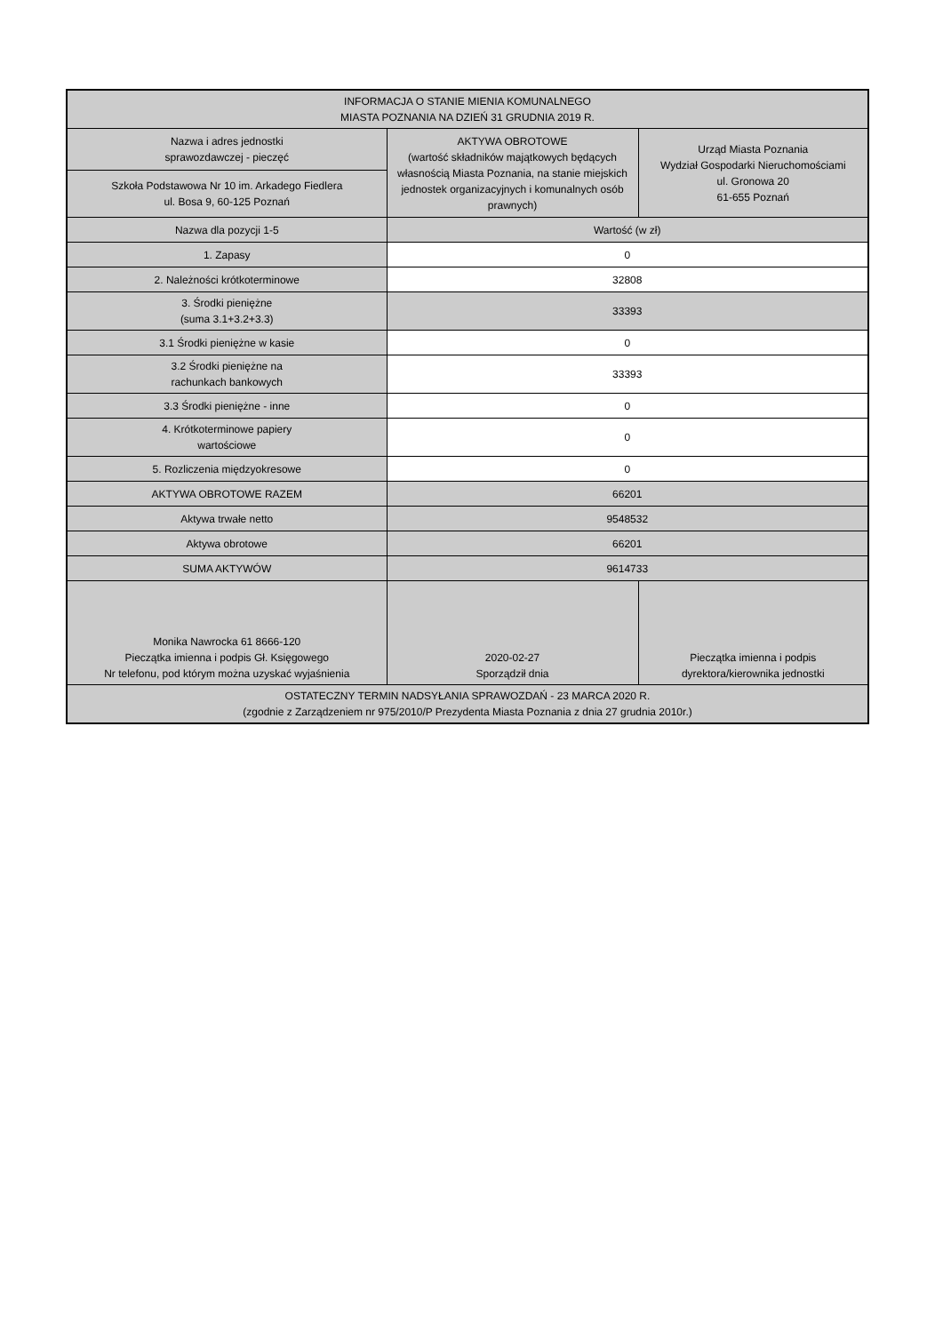| INFORMACJA O STANIE MIENIA KOMUNALNEGO MIASTA POZNANIA NA DZIEŃ 31 GRUDNIA 2019 R. | | |
| Nazwa i adres jednostki sprawozdawczej - pieczęć | AKTYWA OBROTOWE (wartość składników majątkowych będących własnością Miasta Poznania, na stanie miejskich jednostek organizacyjnych i komunalnych osób prawnych) | Urząd Miasta Poznania Wydział Gospodarki Nieruchomościami ul. Gronowa 20 61-655 Poznań |
| Szkoła Podstawowa Nr 10 im. Arkadego Fiedlera ul. Bosa 9, 60-125 Poznań | | |
| Nazwa dla pozycji 1-5 | Wartość (w zł) | |
| 1. Zapasy | 0 | |
| 2. Należności krótkoterminowe | 32808 | |
| 3. Środki pieniężne (suma 3.1+3.2+3.3) | 33393 | |
| 3.1 Środki pieniężne w kasie | 0 | |
| 3.2 Środki pieniężne na rachunkach bankowych | 33393 | |
| 3.3 Środki pieniężne - inne | 0 | |
| 4. Krótkoterminowe papiery wartościowe | 0 | |
| 5. Rozliczenia międzyokresowe | 0 | |
| AKTYWA OBROTOWE RAZEM | 66201 | |
| Aktywa trwałe netto | 9548532 | |
| Aktywa obrotowe | 66201 | |
| SUMA AKTYWÓW | 9614733 | |
| Monika Nawrocka 61 8666-120 Pieczątka imienna i podpis Gł. Księgowego Nr telefonu, pod którym można uzyskać wyjaśnienia | 2020-02-27 Sporządził dnia | Pieczątka imienna i podpis dyrektora/kierownika jednostki |
| OSTATECZNY TERMIN NADSYŁANIA SPRAWOZDAŃ - 23 MARCA 2020 R. (zgodnie z Zarządzeniem nr 975/2010/P Prezydenta Miasta Poznania z dnia 27 grudnia 2010r.) | | |